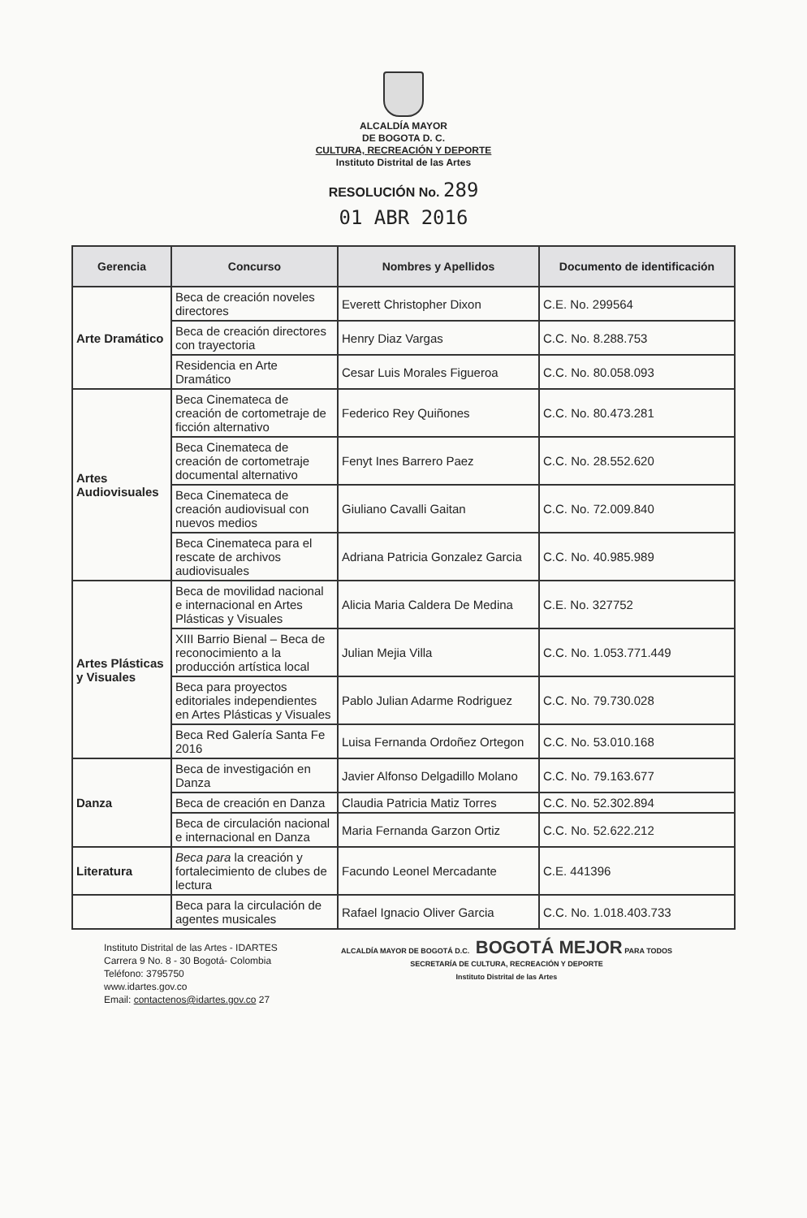ALCALDÍA MAYOR
DE BOGOTA D. C.
CULTURA, RECREACIÓN Y DEPORTE
Instituto Distrital de las Artes
RESOLUCIÓN No. 289
01 ABR 2016
| Gerencia | Concurso | Nombres y Apellidos | Documento de identificación |
| --- | --- | --- | --- |
| Arte Dramático | Beca de creación noveles directores | Everett Christopher Dixon | C.E. No. 299564 |
| | Beca de creación directores con trayectoria | Henry Diaz Vargas | C.C. No. 8.288.753 |
| | Residencia en Arte Dramático | Cesar Luis Morales Figueroa | C.C. No. 80.058.093 |
| Artes Audiovisuales | Beca Cinemateca de creación de cortometraje de ficción alternativo | Federico Rey Quiñones | C.C. No. 80.473.281 |
| | Beca Cinemateca de creación de cortometraje documental alternativo | Fenyt Ines Barrero Paez | C.C. No. 28.552.620 |
| | Beca Cinemateca de creación audiovisual con nuevos medios | Giuliano Cavalli Gaitan | C.C. No. 72.009.840 |
| | Beca Cinemateca para el rescate de archivos audiovisuales | Adriana Patricia Gonzalez Garcia | C.C. No. 40.985.989 |
| Artes Plásticas y Visuales | Beca de movilidad nacional e internacional en Artes Plásticas y Visuales | Alicia Maria Caldera De Medina | C.E. No. 327752 |
| | XIII Barrio Bienal – Beca de reconocimiento a la producción artística local | Julian Mejia Villa | C.C. No. 1.053.771.449 |
| | Beca para proyectos editoriales independientes en Artes Plásticas y Visuales | Pablo Julian Adarme Rodriguez | C.C. No. 79.730.028 |
| | Beca Red Galería Santa Fe 2016 | Luisa Fernanda Ordoñez Ortegon | C.C. No. 53.010.168 |
| Danza | Beca de investigación en Danza | Javier Alfonso Delgadillo Molano | C.C. No. 79.163.677 |
| | Beca de creación en Danza | Claudia Patricia Matiz Torres | C.C. No. 52.302.894 |
| | Beca de circulación nacional e internacional en Danza | Maria Fernanda Garzon Ortiz | C.C. No. 52.622.212 |
| Literatura | Beca para la creación y fortalecimiento de clubes de lectura | Facundo Leonel Mercadante | C.E. 441396 |
| | Beca para la circulación de agentes musicales | Rafael Ignacio Oliver Garcia | C.C. No. 1.018.403.733 |
Instituto Distrital de las Artes - IDARTES
Carrera 9 No. 8 - 30 Bogotá- Colombia
Teléfono: 3795750
www.idartes.gov.co
Email: contactenos@idartes.gov.co 27
ALCALDÍA MAYOR DE BOGOTÁ D.C. BOGOTÁ MEJOR PARA TODOS
SECRETARÍA DE CULTURA, RECREACIÓN Y DEPORTE
Instituto Distrital de las Artes